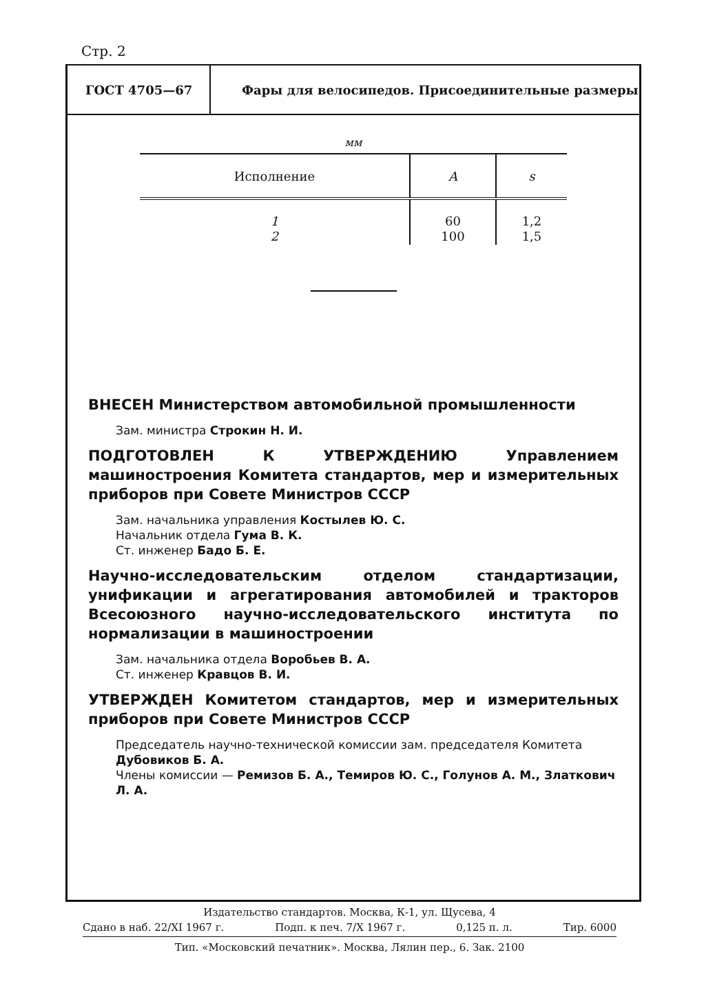Стр. 2
ГОСТ 4705—67
Фары для велосипедов. Присоединительные размеры
мм
| Исполнение | A | s |
| --- | --- | --- |
| 1 2 | 60 100 | 1,2 1,5 |
ВНЕСЕН Министерством автомобильной промышленности
Зам. министра Строкин Н. И.
ПОДГОТОВЛЕН К УТВЕРЖДЕНИЮ Управлением машиностроения Комитета стандартов, мер и измерительных приборов при Совете Министров СССР
Зам. начальника управления Костылев Ю. С.
Начальник отдела Гума В. К.
Ст. инженер Бадо Б. Е.
Научно-исследовательским отделом стандартизации, унификации и агрегатирования автомобилей и тракторов Всесоюзного научно-исследовательского института по нормализации в машиностроении
Зам. начальника отдела Воробьев В. А.
Ст. инженер Кравцов В. И.
УТВЕРЖДЕН Комитетом стандартов, мер и измерительных приборов при Совете Министров СССР
Председатель научно-технической комиссии зам. председателя Комитета Дубовиков Б. А.
Члены комиссии — Ремизов Б. А., Темиров Ю. С., Голунов А. М., Златкович Л. А.
Издательство стандартов. Москва, К-1, ул. Щусева, 4
Сдано в наб. 22/XI 1967 г. Подп. к печ. 7/X 1967 г. 0,125 п. л. Тир. 6000
Тип. «Московский печатник». Москва, Лялин пер., 6. Зак. 2100